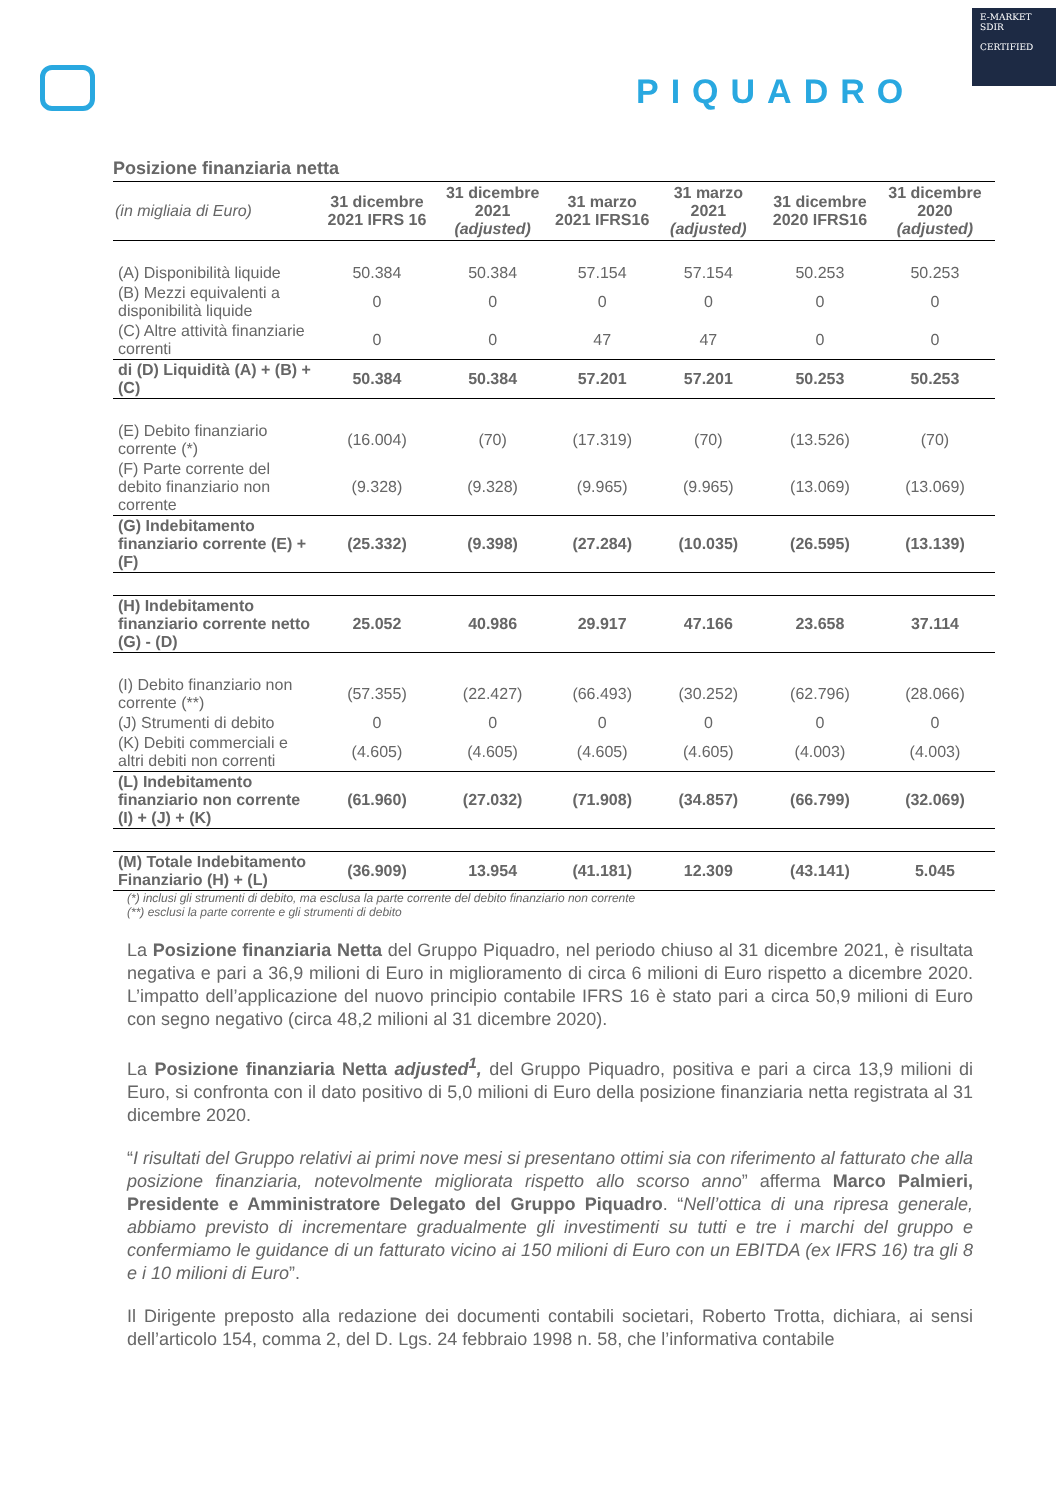PIQUADRO
E-MARKET
SDIR
CERTIFIED
Posizione finanziaria netta
| (in migliaia di Euro) | 31 dicembre 2021 IFRS 16 | 31 dicembre 2021 (adjusted) | 31 marzo 2021 IFRS16 | 31 marzo 2021 (adjusted) | 31 dicembre 2020 IFRS16 | 31 dicembre 2020 (adjusted) |
| --- | --- | --- | --- | --- | --- | --- |
| (A) Disponibilità liquide | 50.384 | 50.384 | 57.154 | 57.154 | 50.253 | 50.253 |
| (B) Mezzi equivalenti a disponibilità liquide | 0 | 0 | 0 | 0 | 0 | 0 |
| (C) Altre attività finanziarie correnti | 0 | 0 | 47 | 47 | 0 | 0 |
| di (D) Liquidità (A) + (B) + (C) | 50.384 | 50.384 | 57.201 | 57.201 | 50.253 | 50.253 |
| (E) Debito finanziario corrente (*) | (16.004) | (70) | (17.319) | (70) | (13.526) | (70) |
| (F) Parte corrente del debito finanziario non corrente | (9.328) | (9.328) | (9.965) | (9.965) | (13.069) | (13.069) |
| (G) Indebitamento finanziario corrente (E) + (F) | (25.332) | (9.398) | (27.284) | (10.035) | (26.595) | (13.139) |
| (H) Indebitamento finanziario corrente netto (G) - (D) | 25.052 | 40.986 | 29.917 | 47.166 | 23.658 | 37.114 |
| (I) Debito finanziario non corrente (**) | (57.355) | (22.427) | (66.493) | (30.252) | (62.796) | (28.066) |
| (J) Strumenti di debito | 0 | 0 | 0 | 0 | 0 | 0 |
| (K) Debiti commerciali e altri debiti non correnti | (4.605) | (4.605) | (4.605) | (4.605) | (4.003) | (4.003) |
| (L) Indebitamento finanziario non corrente (I) + (J) + (K) | (61.960) | (27.032) | (71.908) | (34.857) | (66.799) | (32.069) |
| (M) Totale Indebitamento Finanziario (H) + (L) | (36.909) | 13.954 | (41.181) | 12.309 | (43.141) | 5.045 |
(*) inclusi gli strumenti di debito, ma esclusa la parte corrente del debito finanziario non corrente
(**) esclusi la parte corrente e gli strumenti di debito
La Posizione finanziaria Netta del Gruppo Piquadro, nel periodo chiuso al 31 dicembre 2021, è risultata negativa e pari a 36,9 milioni di Euro in miglioramento di circa 6 milioni di Euro rispetto a dicembre 2020. L’impatto dell’applicazione del nuovo principio contabile IFRS 16 è stato pari a circa 50,9 milioni di Euro con segno negativo (circa 48,2 milioni al 31 dicembre 2020).
La Posizione finanziaria Netta adjusted<sup>1</sup>, del Gruppo Piquadro, positiva e pari a circa 13,9 milioni di Euro, si confronta con il dato positivo di 5,0 milioni di Euro della posizione finanziaria netta registrata al 31 dicembre 2020.
“I risultati del Gruppo relativi ai primi nove mesi si presentano ottimi sia con riferimento al fatturato che alla posizione finanziaria, notevolmente migliorata rispetto allo scorso anno” afferma Marco Palmieri, Presidente e Amministratore Delegato del Gruppo Piquadro. “Nell’ottica di una ripresa generale, abbiamo previsto di incrementare gradualmente gli investimenti su tutti e tre i marchi del gruppo e confermiamo le guidance di un fatturato vicino ai 150 milioni di Euro con un EBITDA (ex IFRS 16) tra gli 8 e i 10 milioni di Euro”.
Il Dirigente preposto alla redazione dei documenti contabili societari, Roberto Trotta, dichiara, ai sensi dell’articolo 154, comma 2, del D. Lgs. 24 febbraio 1998 n. 58, che l’informativa contabile